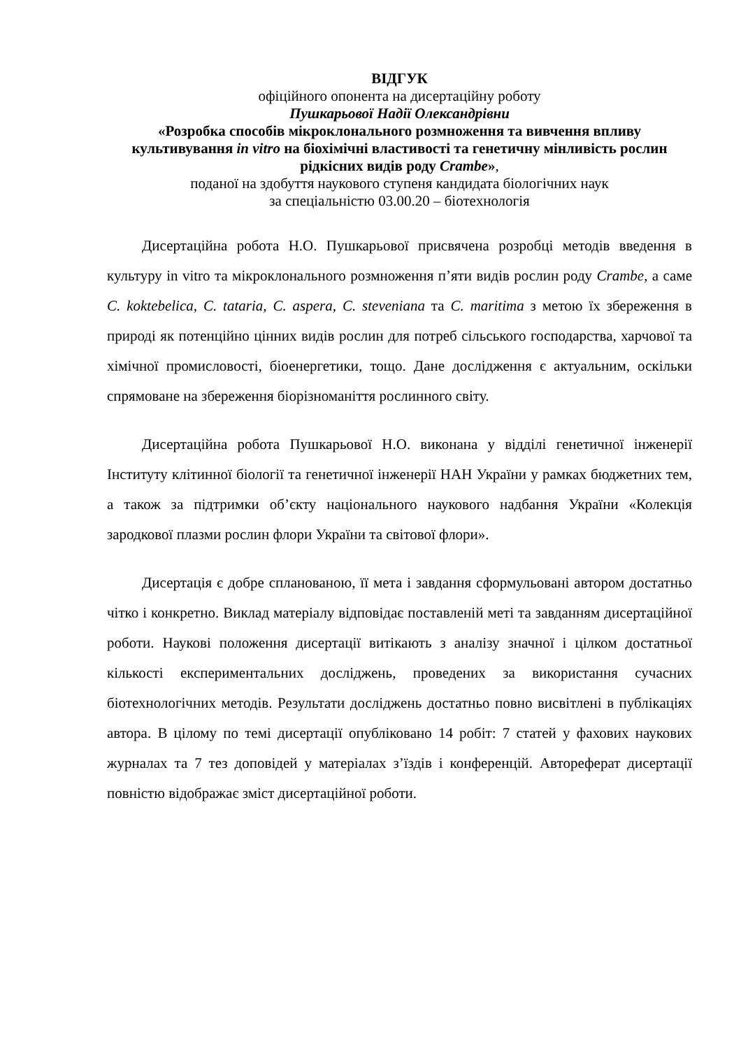ВІДГУК
офіційного опонента на дисертаційну роботу
Пушкарьової Надії Олександрівни
«Розробка способів мікроклонального розмноження та вивчення впливу культивування in vitro на біохімічні властивості та генетичну мінливість рослин рідкісних видів роду Crambe»,
поданої на здобуття наукового ступеня кандидата біологічних наук
за спеціальністю 03.00.20 – біотехнологія
Дисертаційна робота Н.О. Пушкарьової присвячена розробці методів введення в культуру in vitro та мікроклонального розмноження п’яти видів рослин роду Crambe, а саме C. koktebelica, C. tataria, C. aspera, C. steveniana та C. maritima з метою їх збереження в природі як потенційно цінних видів рослин для потреб сільського господарства, харчової та хімічної промисловості, біоенергетики, тощо. Дане дослідження є актуальним, оскільки спрямоване на збереження біорізноманіття рослинного світу.
Дисертаційна робота Пушкарьової Н.О. виконана у відділі генетичної інженерії Інституту клітинної біології та генетичної інженерії НАН України у рамках бюджетних тем, а також за підтримки об’єкту національного наукового надбання України «Колекція зародкової плазми рослин флори України та світової флори».
Дисертація є добре спланованою, її мета і завдання сформульовані автором достатньо чітко і конкретно. Виклад матеріалу відповідає поставленій меті та завданням дисертаційної роботи. Наукові положення дисертації витікають з аналізу значної і цілком достатньої кількості експериментальних досліджень, проведених за використання сучасних біотехнологічних методів. Результати досліджень достатньо повно висвітлені в публікаціях автора. В цілому по темі дисертації опубліковано 14 робіт: 7 статей у фахових наукових журналах та 7 тез доповідей у матеріалах з’їздів і конференцій. Автореферат дисертації повністю відображає зміст дисертаційної роботи.